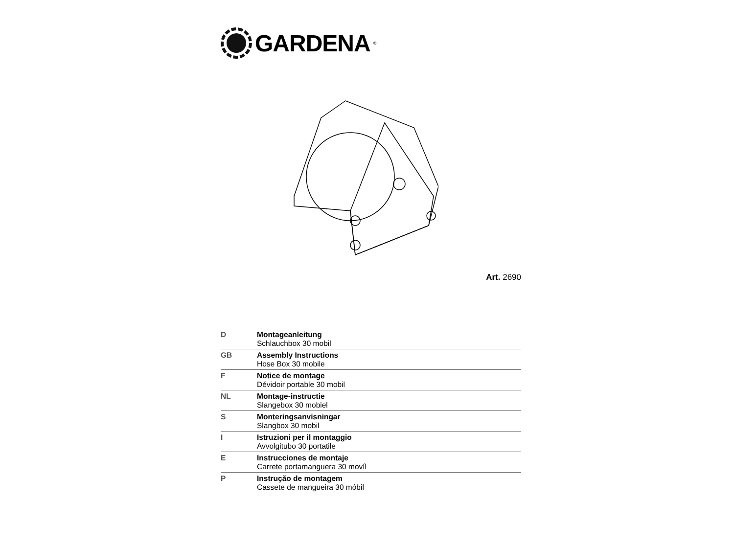GARDENA<sup>®</sup>
Art. 2690
| D | Montageanleitung Schlauchbox 30 mobil |
| GB | Assembly Instructions Hose Box 30 mobile |
| F | Notice de montage Dévidoir portable 30 mobil |
| NL | Montage-instructie Slangebox 30 mobiel |
| S | Monteringsanvisningar Slangbox 30 mobil |
| I | Istruzioni per il montaggio Avvolgitubo 30 portatile |
| E | Instrucciones de montaje Carrete portamanguera 30 movíl |
| P | Instrução de montagem Cassete de mangueira 30 móbil |